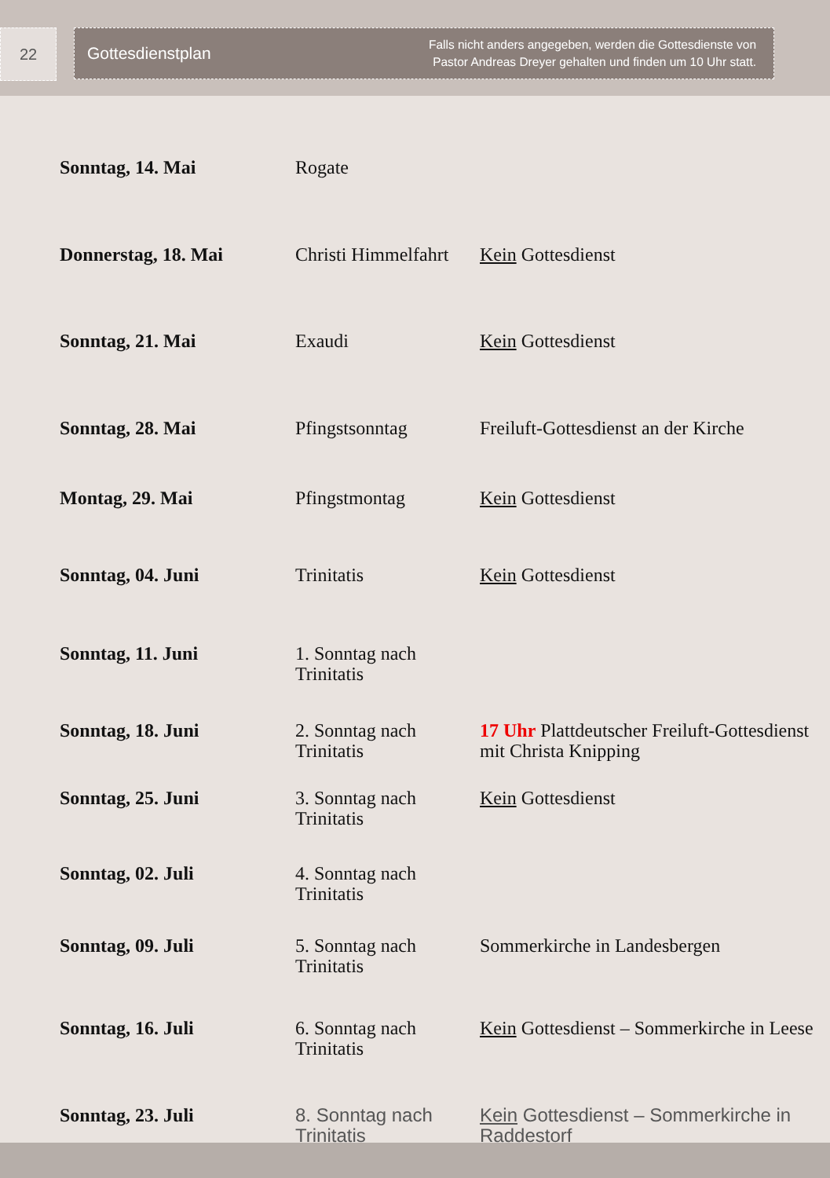22 Gottesdienstplan Falls nicht anders angegeben, werden die Gottesdienste von
Pastor Andreas Dreyer gehalten und finden um 10 Uhr statt.
| Sonntag, 14. Mai | Rogate | |
| Donnerstag, 18. Mai | Christi Himmelfahrt | Kein Gottesdienst |
| Sonntag, 21. Mai | Exaudi | Kein Gottesdienst |
| Sonntag, 28. Mai | Pfingstsonntag | Freiluft-Gottesdienst an der Kirche |
| Montag, 29. Mai | Pfingstmontag | Kein Gottesdienst |
| Sonntag, 04. Juni | Trinitatis | Kein Gottesdienst |
| Sonntag, 11. Juni | 1. Sonntag nach Trinitatis | |
| Sonntag, 18. Juni | 2. Sonntag nach Trinitatis | 17 Uhr Plattdeutscher Freiluft-Gottesdienst mit Christa Knipping |
| Sonntag, 25. Juni | 3. Sonntag nach Trinitatis | Kein Gottesdienst |
| Sonntag, 02. Juli | 4. Sonntag nach Trinitatis | |
| Sonntag, 09. Juli | 5. Sonntag nach Trinitatis | Sommerkirche in Landesbergen |
| Sonntag, 16. Juli | 6. Sonntag nach Trinitatis | Kein Gottesdienst – Sommerkirche in Leese |
| Sonntag, 23. Juli | 8. Sonntag nach Trinitatis | Kein Gottesdienst – Sommerkirche in Raddestorf |